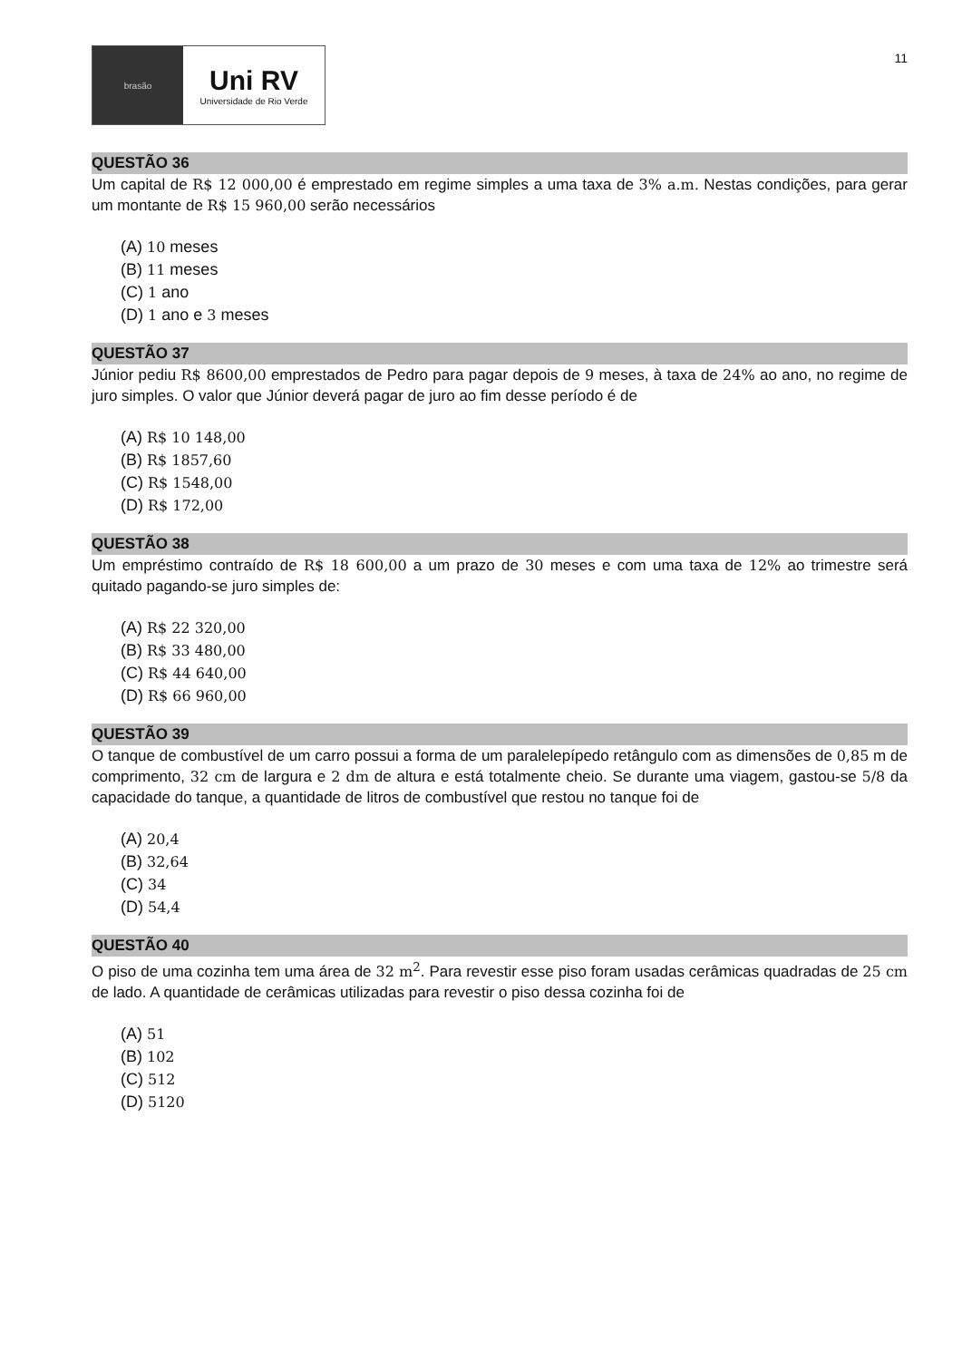brasão
Uni RV
Universidade de Rio Verde
11
QUESTÃO 36
Um capital de R$ 12 000,00 é emprestado em regime simples a uma taxa de 3% a.m. Nestas condições, para gerar um montante de R$ 15 960,00 serão necessários
(A) 10 meses
(B) 11 meses
(C) 1 ano
(D) 1 ano e 3 meses
QUESTÃO 37
Júnior pediu R$ 8600,00 emprestados de Pedro para pagar depois de 9 meses, à taxa de 24% ao ano, no regime de juro simples. O valor que Júnior deverá pagar de juro ao fim desse período é de
(A) R$ 10 148,00
(B) R$ 1857,60
(C) R$ 1548,00
(D) R$ 172,00
QUESTÃO 38
Um empréstimo contraído de R$ 18 600,00 a um prazo de 30 meses e com uma taxa de 12% ao trimestre será quitado pagando-se juro simples de:
(A) R$ 22 320,00
(B) R$ 33 480,00
(C) R$ 44 640,00
(D) R$ 66 960,00
QUESTÃO 39
O tanque de combustível de um carro possui a forma de um paralelepípedo retângulo com as dimensões de 0,85 m de comprimento, 32 cm de largura e 2 dm de altura e está totalmente cheio. Se durante uma viagem, gastou-se 5/8 da capacidade do tanque, a quantidade de litros de combustível que restou no tanque foi de
(A) 20,4
(B) 32,64
(C) 34
(D) 54,4
QUESTÃO 40
O piso de uma cozinha tem uma área de 32 m<sup>2</sup>. Para revestir esse piso foram usadas cerâmicas quadradas de 25 cm de lado. A quantidade de cerâmicas utilizadas para revestir o piso dessa cozinha foi de
(A) 51
(B) 102
(C) 512
(D) 5120